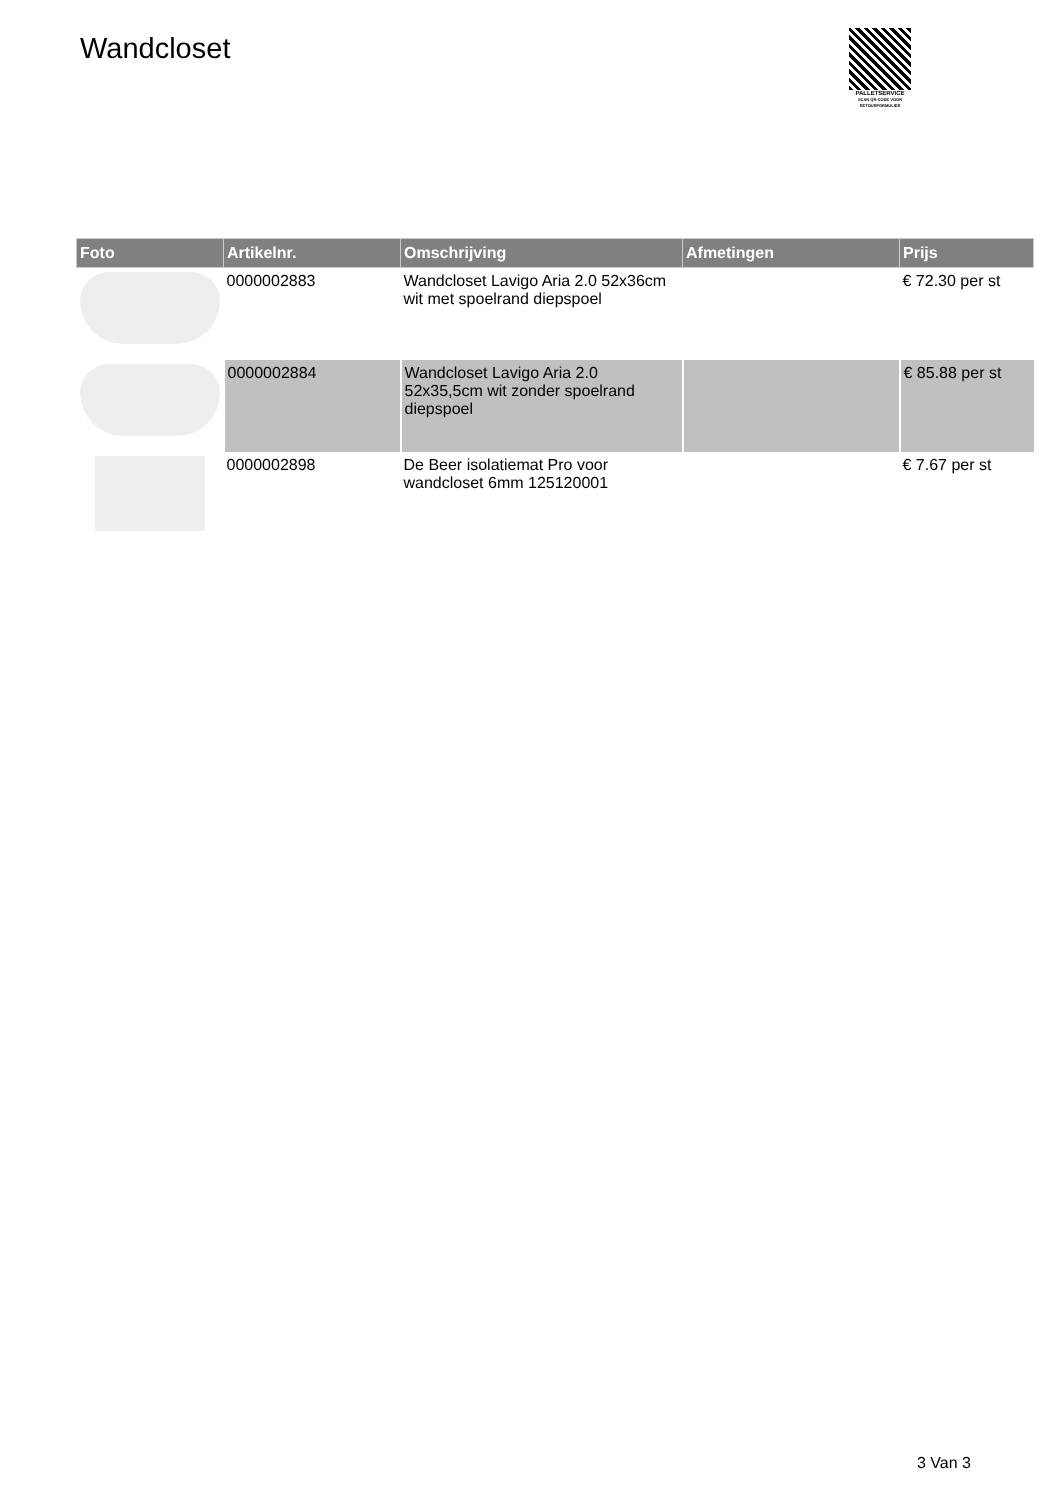Wandcloset
PALLETSERVICE
SCAN QR-CODE VOOR RETOURFORMULIER
| Foto | Artikelnr. | Omschrijving | Afmetingen | Prijs |
| --- | --- | --- | --- | --- |
| | 0000002883 | Wandcloset Lavigo Aria 2.0 52x36cm wit met spoelrand diepspoel | | € 72.30 per st |
| | 0000002884 | Wandcloset Lavigo Aria 2.0 52x35,5cm wit zonder spoelrand diepspoel | | € 85.88 per st |
| | 0000002898 | De Beer isolatiemat Pro voor wandcloset 6mm 125120001 | | € 7.67 per st |
3 Van 3